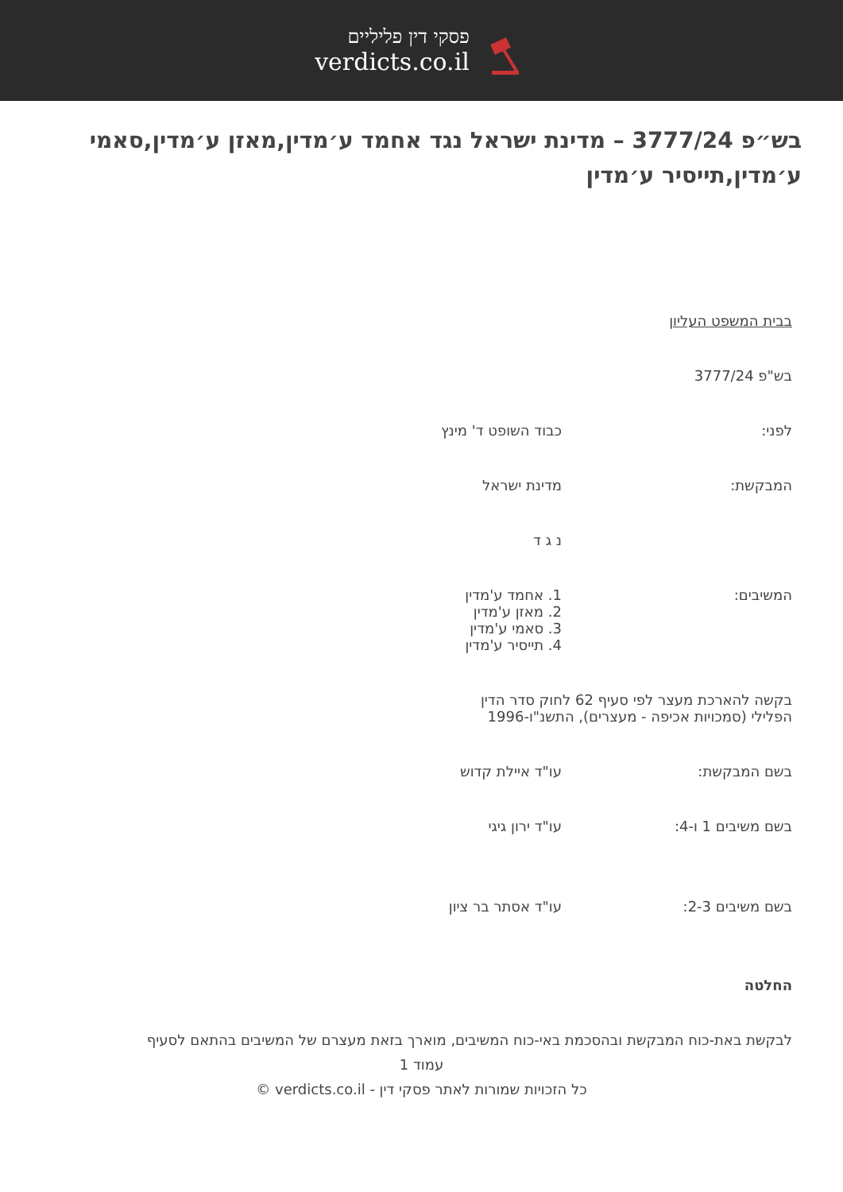פסקי דין פליליים
verdicts.co.il
בש״פ 3777/24 – מדינת ישראל נגד אחמד ע׳מדין,מאזן ע׳מדין,סאמי ע׳מדין,תייסיר ע׳מדין
בבית המשפט העליון
בש"פ 3777/24
לפני: כבוד השופט ד' מינץ
המבקשת: מדינת ישראל
נ ג ד
המשיבים: 1. אחמד ע'מדין
2. מאזן ע'מדין
3. סאמי ע'מדין
4. תייסיר ע'מדין
בקשה להארכת מעצר לפי סעיף 62 לחוק סדר הדין הפלילי (סמכויות אכיפה - מעצרים), התשנ"ו-1996
בשם המבקשת: עו"ד איילת קדוש
בשם משיבים 1 ו-4: עו"ד ירון גיגי
בשם משיבים 2-3: עו"ד אסתר בר ציון
החלטה
לבקשת באת-כוח המבקשת ובהסכמת באי-כוח המשיבים, מוארך בזאת מעצרם של המשיבים בהתאם לסעיף
עמוד 1
כל הזכויות שמורות לאתר פסקי דין - verdicts.co.il ©